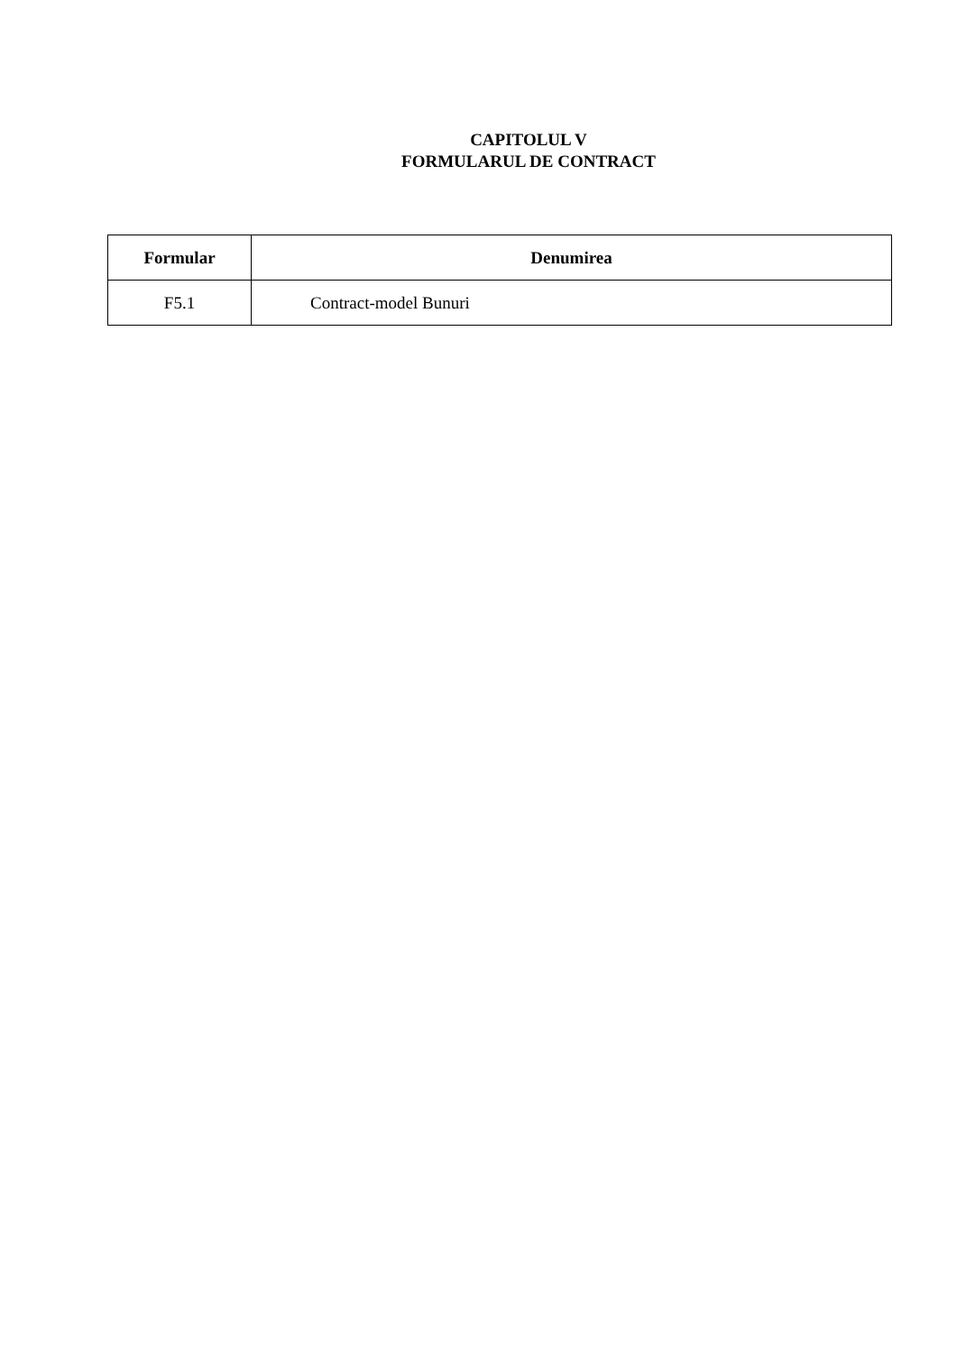CAPITOLUL V
FORMULARUL DE CONTRACT
| Formular | Denumirea |
| --- | --- |
| F5.1 | Contract-model Bunuri |